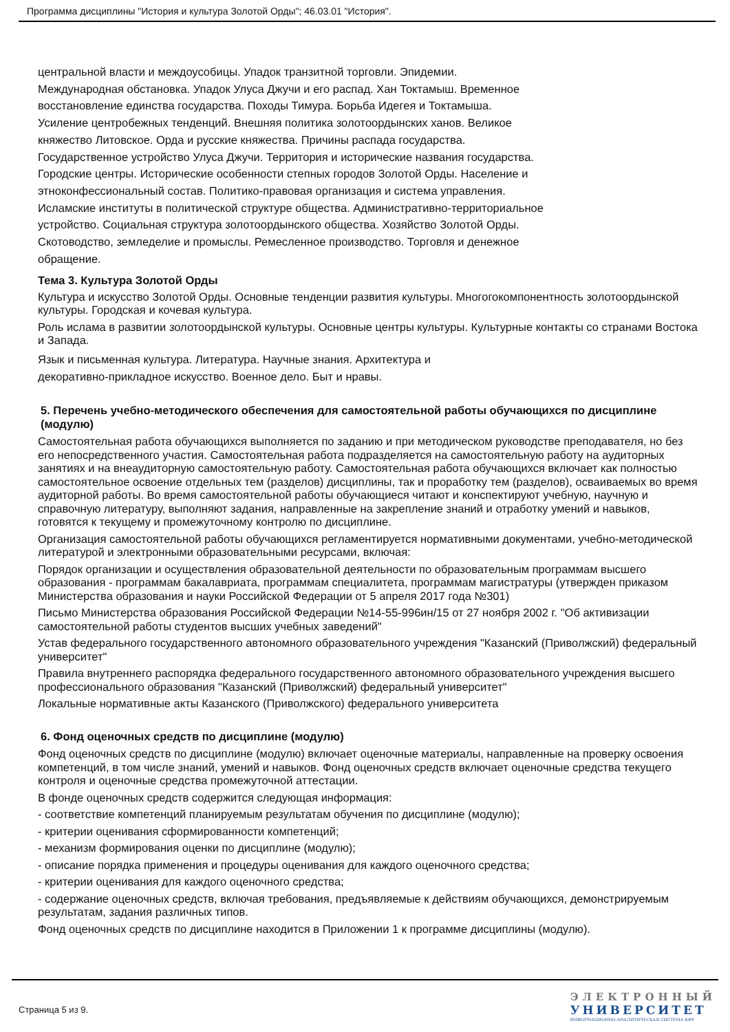Программа дисциплины "История и культура Золотой Орды"; 46.03.01 "История".
центральной власти и междоусобицы. Упадок транзитной торговли. Эпидемии.
Международная обстановка. Упадок Улуса Джучи и его распад. Хан Токтамыш. Временное
восстановление единства государства. Походы Тимура. Борьба Идегея и Токтамыша.
Усиление центробежных тенденций. Внешняя политика золотоордынских ханов. Великое
княжество Литовское. Орда и русские княжества. Причины распада государства.
Государственное устройство Улуса Джучи. Территория и исторические названия государства.
Городские центры. Исторические особенности степных городов Золотой Орды. Население и
этноконфессиональный состав. Политико-правовая организация и система управления.
Исламские институты в политической структуре общества. Административно-территориальное
устройство. Социальная структура золотоордынского общества. Хозяйство Золотой Орды.
Скотоводство, земледелие и промыслы. Ремесленное производство. Торговля и денежное
обращение.
Тема 3. Культура Золотой Орды
Культура и искусство Золотой Орды. Основные тенденции развития культуры. Многогокомпонентность золотоордынской культуры. Городская и кочевая культура.
Роль ислама в развитии золотоордынской культуры. Основные центры культуры. Культурные контакты со странами Востока и Запада.
Язык и письменная культура. Литература. Научные знания. Архитектура и
декоративно-прикладное искусство. Военное дело. Быт и нравы.
5. Перечень учебно-методического обеспечения для самостоятельной работы обучающихся по дисциплине (модулю)
Самостоятельная работа обучающихся выполняется по заданию и при методическом руководстве преподавателя, но без его непосредственного участия. Самостоятельная работа подразделяется на самостоятельную работу на аудиторных занятиях и на внеаудиторную самостоятельную работу. Самостоятельная работа обучающихся включает как полностью самостоятельное освоение отдельных тем (разделов) дисциплины, так и проработку тем (разделов), осваиваемых во время аудиторной работы. Во время самостоятельной работы обучающиеся читают и конспектируют учебную, научную и справочную литературу, выполняют задания, направленные на закрепление знаний и отработку умений и навыков, готовятся к текущему и промежуточному контролю по дисциплине.
Организация самостоятельной работы обучающихся регламентируется нормативными документами, учебно-методической литературой и электронными образовательными ресурсами, включая:
Порядок организации и осуществления образовательной деятельности по образовательным программам высшего образования - программам бакалавриата, программам специалитета, программам магистратуры (утвержден приказом Министерства образования и науки Российской Федерации от 5 апреля 2017 года №301)
Письмо Министерства образования Российской Федерации №14-55-996ин/15 от 27 ноября 2002 г. "Об активизации самостоятельной работы студентов высших учебных заведений"
Устав федерального государственного автономного образовательного учреждения "Казанский (Приволжский) федеральный университет"
Правила внутреннего распорядка федерального государственного автономного образовательного учреждения высшего профессионального образования "Казанский (Приволжский) федеральный университет"
Локальные нормативные акты Казанского (Приволжского) федерального университета
6. Фонд оценочных средств по дисциплине (модулю)
Фонд оценочных средств по дисциплине (модулю) включает оценочные материалы, направленные на проверку освоения компетенций, в том числе знаний, умений и навыков. Фонд оценочных средств включает оценочные средства текущего контроля и оценочные средства промежуточной аттестации.
В фонде оценочных средств содержится следующая информация:
- соответствие компетенций планируемым результатам обучения по дисциплине (модулю);
- критерии оценивания сформированности компетенций;
- механизм формирования оценки по дисциплине (модулю);
- описание порядка применения и процедуры оценивания для каждого оценочного средства;
- критерии оценивания для каждого оценочного средства;
- содержание оценочных средств, включая требования, предъявляемые к действиям обучающихся, демонстрируемым результатам, задания различных типов.
Фонд оценочных средств по дисциплине находится в Приложении 1 к программе дисциплины (модулю).
Страница 5 из 9.
ЭЛЕКТРОННЫЙ
УНИВЕРСИТЕТ
ИНФОРМАЦИОННО-АНАЛИТИЧЕСКАЯ СИСТЕМА КФУ